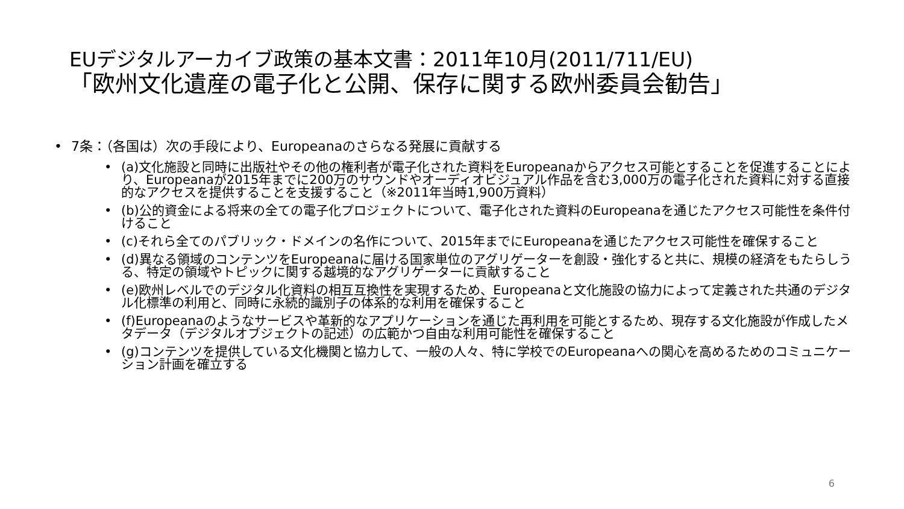EUデジタルアーカイブ政策の基本文書：2011年10月(2011/711/EU)
「欧州文化遺産の電子化と公開、保存に関する欧州委員会勧告」
7条：（各国は）次の手段により、Europeanaのさらなる発展に貢献する
(a)文化施設と同時に出版社やその他の権利者が電子化された資料をEuropeanaからアクセス可能とすることを促進することにより、Europeanaが2015年までに200万のサウンドやオーディオビジュアル作品を含む3,000万の電子化された資料に対する直接的なアクセスを提供することを支援すること（※2011年当時1,900万資料）
(b)公的資金による将来の全ての電子化プロジェクトについて、電子化された資料のEuropeanaを通じたアクセス可能性を条件付けること
(c)それら全てのパブリック・ドメインの名作について、2015年までにEuropeanaを通じたアクセス可能性を確保すること
(d)異なる領域のコンテンツをEuropeanaに届ける国家単位のアグリゲーターを創設・強化すると共に、規模の経済をもたらしうる、特定の領域やトピックに関する越境的なアグリゲーターに貢献すること
(e)欧州レベルでのデジタル化資料の相互互換性を実現するため、Europeanaと文化施設の協力によって定義された共通のデジタル化標準の利用と、同時に永続的識別子の体系的な利用を確保すること
(f)Europeanaのようなサービスや革新的なアプリケーションを通じた再利用を可能とするため、現存する文化施設が作成したメタデータ（デジタルオブジェクトの記述）の広範かつ自由な利用可能性を確保すること
(g)コンテンツを提供している文化機関と協力して、一般の人々、特に学校でのEuropeanaへの関心を高めるためのコミュニケーション計画を確立する
6